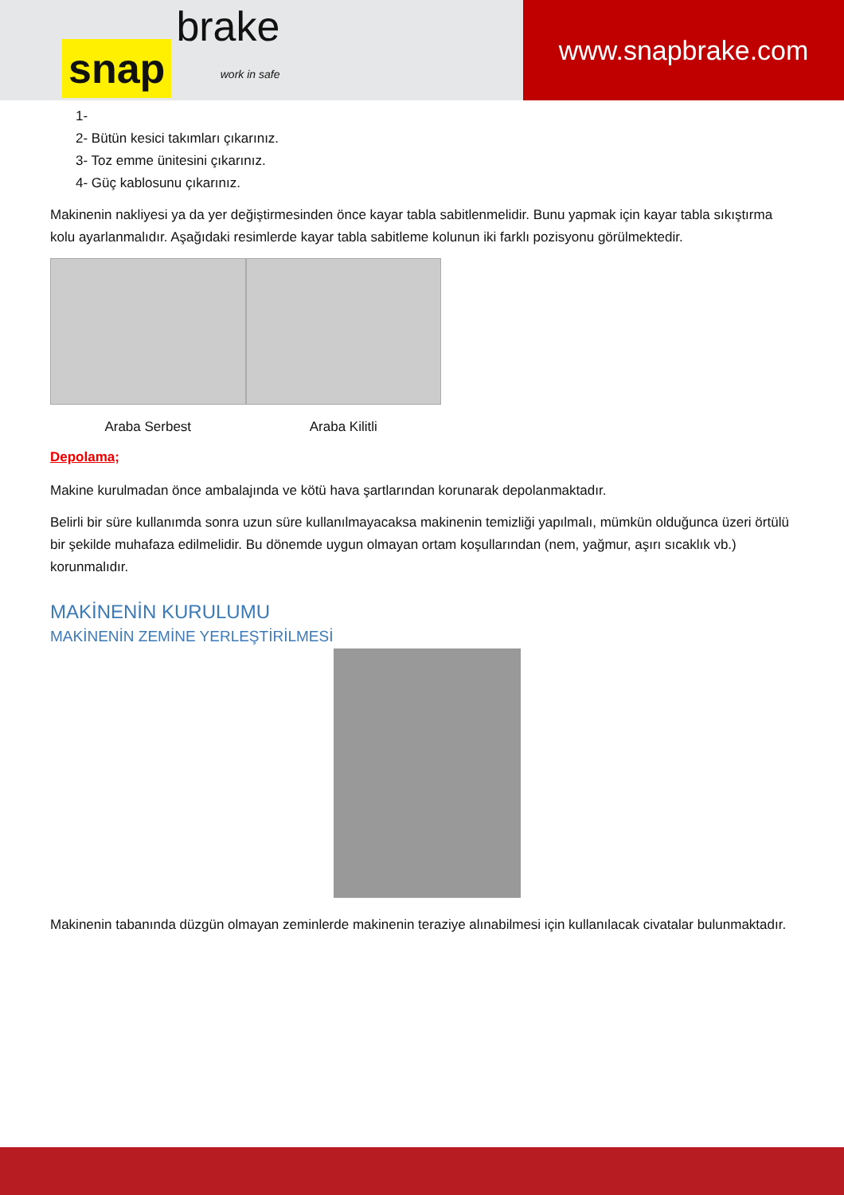snap brake
work in safe
www.snapbrake.com
1-
2- Bütün kesici takımları çıkarınız.
3- Toz emme ünitesini çıkarınız.
4- Güç kablosunu çıkarınız.
Makinenin nakliyesi ya da yer değiştirmesinden önce kayar tabla sabitlenmelidir. Bunu yapmak için kayar tabla sıkıştırma kolu ayarlanmalıdır. Aşağıdaki resimlerde kayar tabla sabitleme kolunun iki farklı pozisyonu görülmektedir.
Araba Serbest Araba Kilitli
Depolama;
Makine kurulmadan önce ambalajında ve kötü hava şartlarından korunarak depolanmaktadır.
Belirli bir süre kullanımda sonra uzun süre kullanılmayacaksa makinenin temizliği yapılmalı, mümkün olduğunca üzeri örtülü bir şekilde muhafaza edilmelidir. Bu dönemde uygun olmayan ortam koşullarından (nem, yağmur, aşırı sıcaklık vb.) korunmalıdır.
MAKİNENİN KURULUMU
MAKİNENİN ZEMİNE YERLEŞTİRİLMESİ
Makinenin tabanında düzgün olmayan zeminlerde makinenin teraziye alınabilmesi için kullanılacak civatalar bulunmaktadır.